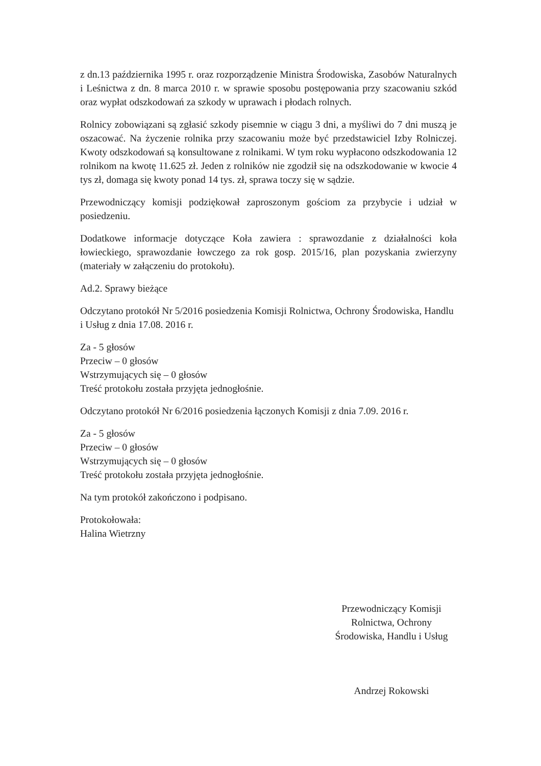z dn.13 października 1995 r. oraz rozporządzenie Ministra Środowiska, Zasobów Naturalnych i Leśnictwa z dn. 8 marca 2010 r. w sprawie sposobu postępowania przy szacowaniu szkód oraz wypłat odszkodowań za szkody w uprawach i płodach rolnych.
Rolnicy zobowiązani są zgłasić szkody pisemnie w ciągu 3 dni, a myśliwi do 7 dni muszą je oszacować. Na życzenie rolnika przy szacowaniu może być przedstawiciel Izby Rolniczej. Kwoty odszkodowań są konsultowane z rolnikami. W tym roku wypłacono odszkodowania 12 rolnikom na kwotę 11.625 zł. Jeden z rolników nie zgodził się na odszkodowanie w kwocie 4 tys zł, domaga się kwoty ponad 14 tys. zł, sprawa toczy się w sądzie.
Przewodniczący komisji podziękował zaproszonym gościom za przybycie i udział w posiedzeniu.
Dodatkowe informacje dotyczące Koła zawiera : sprawozdanie z działalności koła łowieckiego, sprawozdanie łowczego za rok gosp. 2015/16, plan pozyskania zwierzyny (materiały w załączeniu do protokołu).
Ad.2. Sprawy bieżące
Odczytano protokół Nr 5/2016 posiedzenia Komisji Rolnictwa, Ochrony Środowiska, Handlu i Usług z dnia 17.08. 2016 r.
Za - 5 głosów
Przeciw – 0 głosów
Wstrzymujących się – 0 głosów
Treść protokołu została przyjęta jednogłośnie.
Odczytano protokół Nr 6/2016 posiedzenia łączonych Komisji z dnia 7.09. 2016 r.
Za - 5 głosów
Przeciw – 0 głosów
Wstrzymujących się – 0 głosów
Treść protokołu została przyjęta jednogłośnie.
Na tym protokół zakończono i podpisano.
Protokołowała:
Halina Wietrzny
Przewodniczący Komisji
Rolnictwa, Ochrony
Środowiska, Handlu i Usług
Andrzej Rokowski